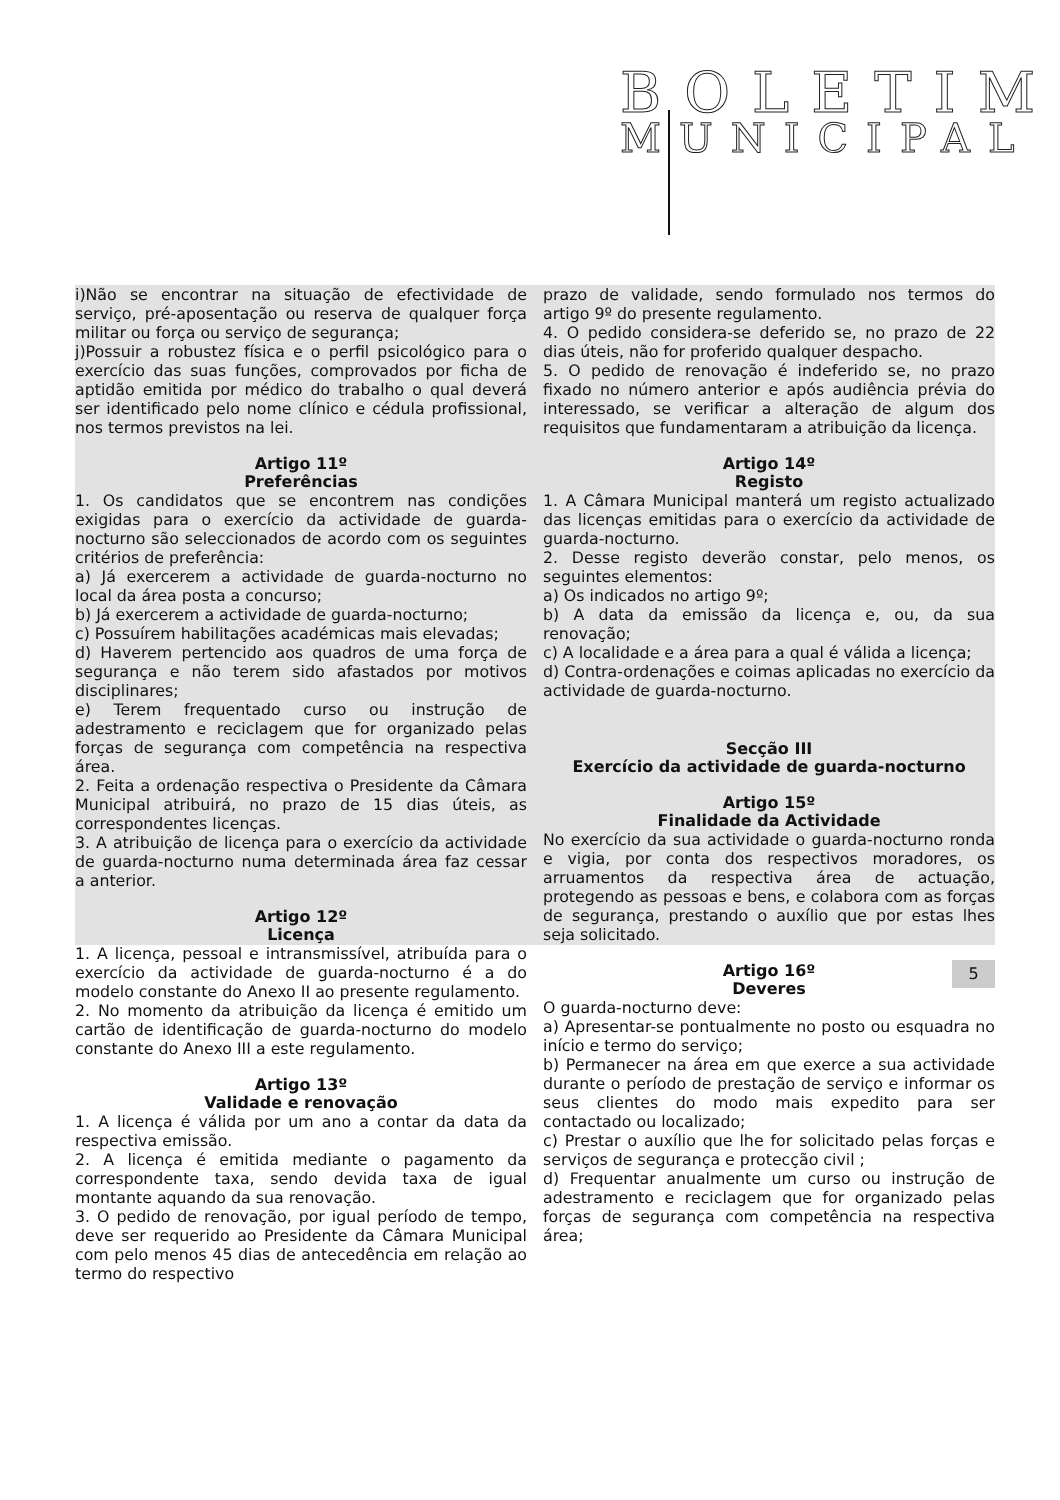BOLETIM
MUNICIPAL
i)Não se encontrar na situação de efectividade de serviço, pré-aposentação ou reserva de qualquer força militar ou força ou serviço de segurança;
j)Possuir a robustez física e o perfil psicológico para o exercício das suas funções, comprovados por ficha de aptidão emitida por médico do trabalho o qual deverá ser identificado pelo nome clínico e cédula profissional, nos termos previstos na lei.
Artigo 11º
Preferências
1. Os candidatos que se encontrem nas condições exigidas para o exercício da actividade de guarda-nocturno são seleccionados de acordo com os seguintes critérios de preferência:
a) Já exercerem a actividade de guarda-nocturno no local da área posta a concurso;
b) Já exercerem a actividade de guarda-nocturno;
c) Possuírem habilitações académicas mais elevadas;
d) Haverem pertencido aos quadros de uma força de segurança e não terem sido afastados por motivos disciplinares;
e) Terem frequentado curso ou instrução de adestramento e reciclagem que for organizado pelas forças de segurança com competência na respectiva área.
2. Feita a ordenação respectiva o Presidente da Câmara Municipal atribuirá, no prazo de 15 dias úteis, as correspondentes licenças.
3. A atribuição de licença para o exercício da actividade de guarda-nocturno numa determinada área faz cessar a anterior.
Artigo 12º
Licença
1. A licença, pessoal e intransmissível, atribuída para o exercício da actividade de guarda-nocturno é a do modelo constante do Anexo II ao presente regulamento.
2. No momento da atribuição da licença é emitido um cartão de identificação de guarda-nocturno do modelo constante do Anexo III a este regulamento.
Artigo 13º
Validade e renovação
1. A licença é válida por um ano a contar da data da respectiva emissão.
2. A licença é emitida mediante o pagamento da correspondente taxa, sendo devida taxa de igual montante aquando da sua renovação.
3. O pedido de renovação, por igual período de tempo, deve ser requerido ao Presidente da Câmara Municipal com pelo menos 45 dias de antecedência em relação ao termo do respectivo
prazo de validade, sendo formulado nos termos do artigo 9º do presente regulamento.
4. O pedido considera-se deferido se, no prazo de 22 dias úteis, não for proferido qualquer despacho.
5. O pedido de renovação é indeferido se, no prazo fixado no número anterior e após audiência prévia do interessado, se verificar a alteração de algum dos requisitos que fundamentaram a atribuição da licença.
Artigo 14º
Registo
1. A Câmara Municipal manterá um registo actualizado das licenças emitidas para o exercício da actividade de guarda-nocturno.
2. Desse registo deverão constar, pelo menos, os seguintes elementos:
a) Os indicados no artigo 9º;
b) A data da emissão da licença e, ou, da sua renovação;
c) A localidade e a área para a qual é válida a licença;
d) Contra-ordenações e coimas aplicadas no exercício da actividade de guarda-nocturno.
Secção III
Exercício da actividade de guarda-nocturno
Artigo 15º
Finalidade da Actividade
No exercício da sua actividade o guarda-nocturno ronda e vigia, por conta dos respectivos moradores, os arruamentos da respectiva área de actuação, protegendo as pessoas e bens, e colabora com as forças de segurança, prestando o auxílio que por estas lhes seja solicitado.
Artigo 16º
Deveres
O guarda-nocturno deve:
a) Apresentar-se pontualmente no posto ou esquadra no início e termo do serviço;
b) Permanecer na área em que exerce a sua actividade durante o período de prestação de serviço e informar os seus clientes do modo mais expedito para ser contactado ou localizado;
c) Prestar o auxílio que lhe for solicitado pelas forças e serviços de segurança e protecção civil ;
d) Frequentar anualmente um curso ou instrução de adestramento e reciclagem que for organizado pelas forças de segurança com competência na respectiva área;
5